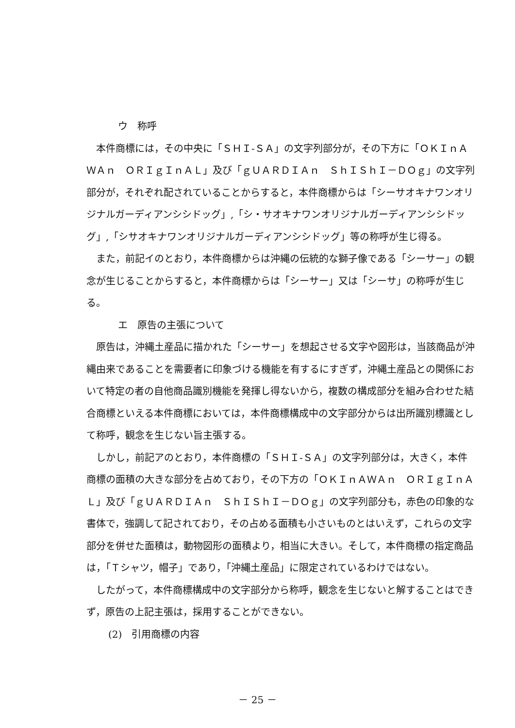ウ　称呼
本件商標には，その中央に「ＳＨＩ‐ＳＡ」の文字列部分が，その下方に「ＯＫＩｎＡＷＡｎ　ＯＲＩｇＩｎＡＬ」及び「ｇＵＡＲＤＩＡｎ　ＳｈＩＳｈＩ－ＤＯｇ」の文字列部分が，それぞれ配されていることからすると，本件商標からは「シーサオキナワンオリジナルガーディアンシシドッグ」,「シ・サオキナワンオリジナルガーディアンシシドッグ」,「シサオキナワンオリジナルガーディアンシシドッグ」等の称呼が生じ得る。
また，前記イのとおり，本件商標からは沖縄の伝統的な獅子像である「シーサー」の観念が生じることからすると，本件商標からは「シーサー」又は「シーサ」の称呼が生じる。
エ　原告の主張について
原告は，沖縄土産品に描かれた「シーサー」を想起させる文字や図形は，当該商品が沖縄由来であることを需要者に印象づける機能を有するにすぎず，沖縄土産品との関係において特定の者の自他商品識別機能を発揮し得ないから，複数の構成部分を組み合わせた結合商標といえる本件商標においては，本件商標構成中の文字部分からは出所識別標識として称呼，観念を生じない旨主張する。
しかし，前記アのとおり，本件商標の「ＳＨＩ‐ＳＡ」の文字列部分は，大きく，本件商標の面積の大きな部分を占めており，その下方の「ＯＫＩｎＡＷＡｎ　ＯＲＩｇＩｎＡＬ」及び「ｇＵＡＲＤＩＡｎ　ＳｈＩＳｈＩ－ＤＯｇ」の文字列部分も，赤色の印象的な書体で，強調して記されており，その占める面積も小さいものとはいえず，これらの文字部分を併せた面積は，動物図形の面積より，相当に大きい。そして，本件商標の指定商品は，「Ｔシャツ，帽子」であり，「沖縄土産品」に限定されているわけではない。
したがって，本件商標構成中の文字部分から称呼，観念を生じないと解することはできず，原告の上記主張は，採用することができない。
(2)　引用商標の内容
－ 25 －